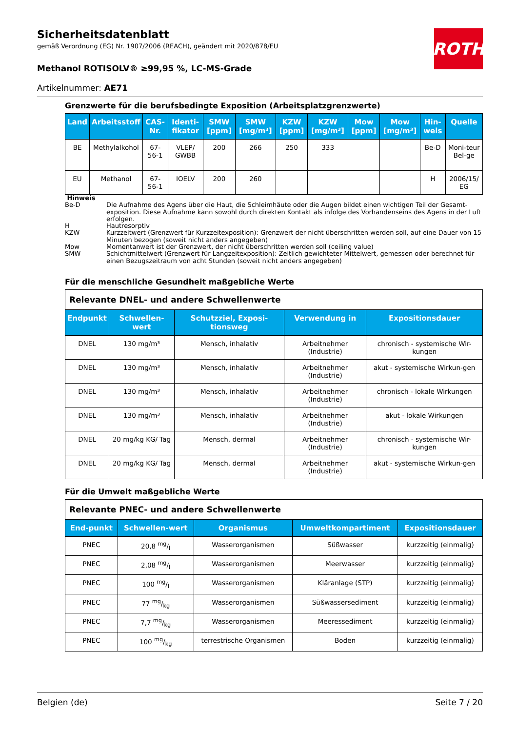ROTH
Sicherheitsdatenblatt
gemäß Verordnung (EG) Nr. 1907/2006 (REACH), geändert mit 2020/878/EU
Methanol ROTISOLV® ≥99,95 %, LC-MS-Grade
Artikelnummer: AE71
Grenzwerte für die berufsbedingte Exposition (Arbeitsplatzgrenzwerte)
| Land | Arbeitsstoff | CAS-Nr. | Identi-fikator | SMW [ppm] | SMW [mg/m³] | KZW [ppm] | KZW [mg/m³] | Mow [ppm] | Mow [mg/m³] | Hin-weis | Quelle |
| --- | --- | --- | --- | --- | --- | --- | --- | --- | --- | --- | --- |
| BE | Methylalkohol | 67-56-1 | VLEP/ GWBB | 200 | 266 | 250 | 333 | | | Be-D | Moni-teur Bel-ge |
| EU | Methanol | 67-56-1 | IOELV | 200 | 260 | | | | | H | 2006/15/ EG |
Hinweis
Be-D Die Aufnahme des Agens über die Haut, die Schleimhäute oder die Augen bildet einen wichtigen Teil der Gesamt-exposition. Diese Aufnahme kann sowohl durch direkten Kontakt als infolge des Vorhandenseins des Agens in der Luft erfolgen.
H Hautresorptiv
KZW Kurzzeitwert (Grenzwert für Kurzzeitexposition): Grenzwert der nicht überschritten werden soll, auf eine Dauer von 15 Minuten bezogen (soweit nicht anders angegeben)
Mow Momentanwert ist der Grenzwert, der nicht überschritten werden soll (ceiling value)
SMW Schichtmittelwert (Grenzwert für Langzeitexposition): Zeitlich gewichteter Mittelwert, gemessen oder berechnet für einen Bezugszeitraum von acht Stunden (soweit nicht anders angegeben)
Für die menschliche Gesundheit maßgebliche Werte
| Relevante DNEL- und andere Schwellenwerte | | | | |
| Endpunkt | Schwellen-wert | Schutzziel, Exposi-tionsweg | Verwendung in | Expositionsdauer |
| DNEL | 130 mg/m³ | Mensch, inhalativ | Arbeitnehmer (Industrie) | chronisch - systemische Wir-kungen |
| DNEL | 130 mg/m³ | Mensch, inhalativ | Arbeitnehmer (Industrie) | akut - systemische Wirkun-gen |
| DNEL | 130 mg/m³ | Mensch, inhalativ | Arbeitnehmer (Industrie) | chronisch - lokale Wirkungen |
| DNEL | 130 mg/m³ | Mensch, inhalativ | Arbeitnehmer (Industrie) | akut - lokale Wirkungen |
| DNEL | 20 mg/kg KG/ Tag | Mensch, dermal | Arbeitnehmer (Industrie) | chronisch - systemische Wir-kungen |
| DNEL | 20 mg/kg KG/ Tag | Mensch, dermal | Arbeitnehmer (Industrie) | akut - systemische Wirkun-gen |
Für die Umwelt maßgebliche Werte
| Relevante PNEC- und andere Schwellenwerte | | | | |
| End-punkt | Schwellen-wert | Organismus | Umweltkompartiment | Expositionsdauer |
| PNEC | 20,8 mg/l | Wasserorganismen | Süßwasser | kurzzeitig (einmalig) |
| PNEC | 2,08 mg/l | Wasserorganismen | Meerwasser | kurzzeitig (einmalig) |
| PNEC | 100 mg/l | Wasserorganismen | Kläranlage (STP) | kurzzeitig (einmalig) |
| PNEC | 77 mg/kg | Wasserorganismen | Süßwassersediment | kurzzeitig (einmalig) |
| PNEC | 7,7 mg/kg | Wasserorganismen | Meeressediment | kurzzeitig (einmalig) |
| PNEC | 100 mg/kg | terrestrische Organismen | Boden | kurzzeitig (einmalig) |
Belgien (de) Seite 7 / 20